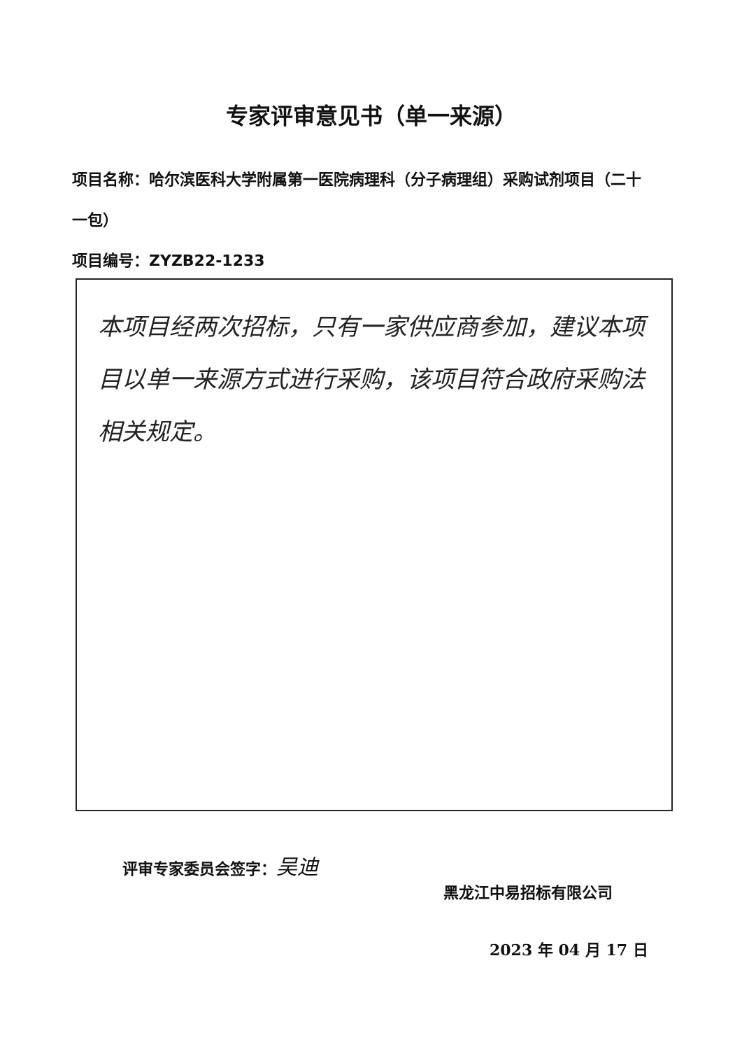专家评审意见书（单一来源）
项目名称：哈尔滨医科大学附属第一医院病理科（分子病理组）采购试剂项目（二十一包）
项目编号：ZYZB22-1233
本项目经两次招标，只有一家供应商参加，建议本项目以单一来源方式进行采购，该项目符合政府采购法相关规定。
评审专家委员会签字：吴迪
黑龙江中易招标有限公司
2023 年 04 月 17 日